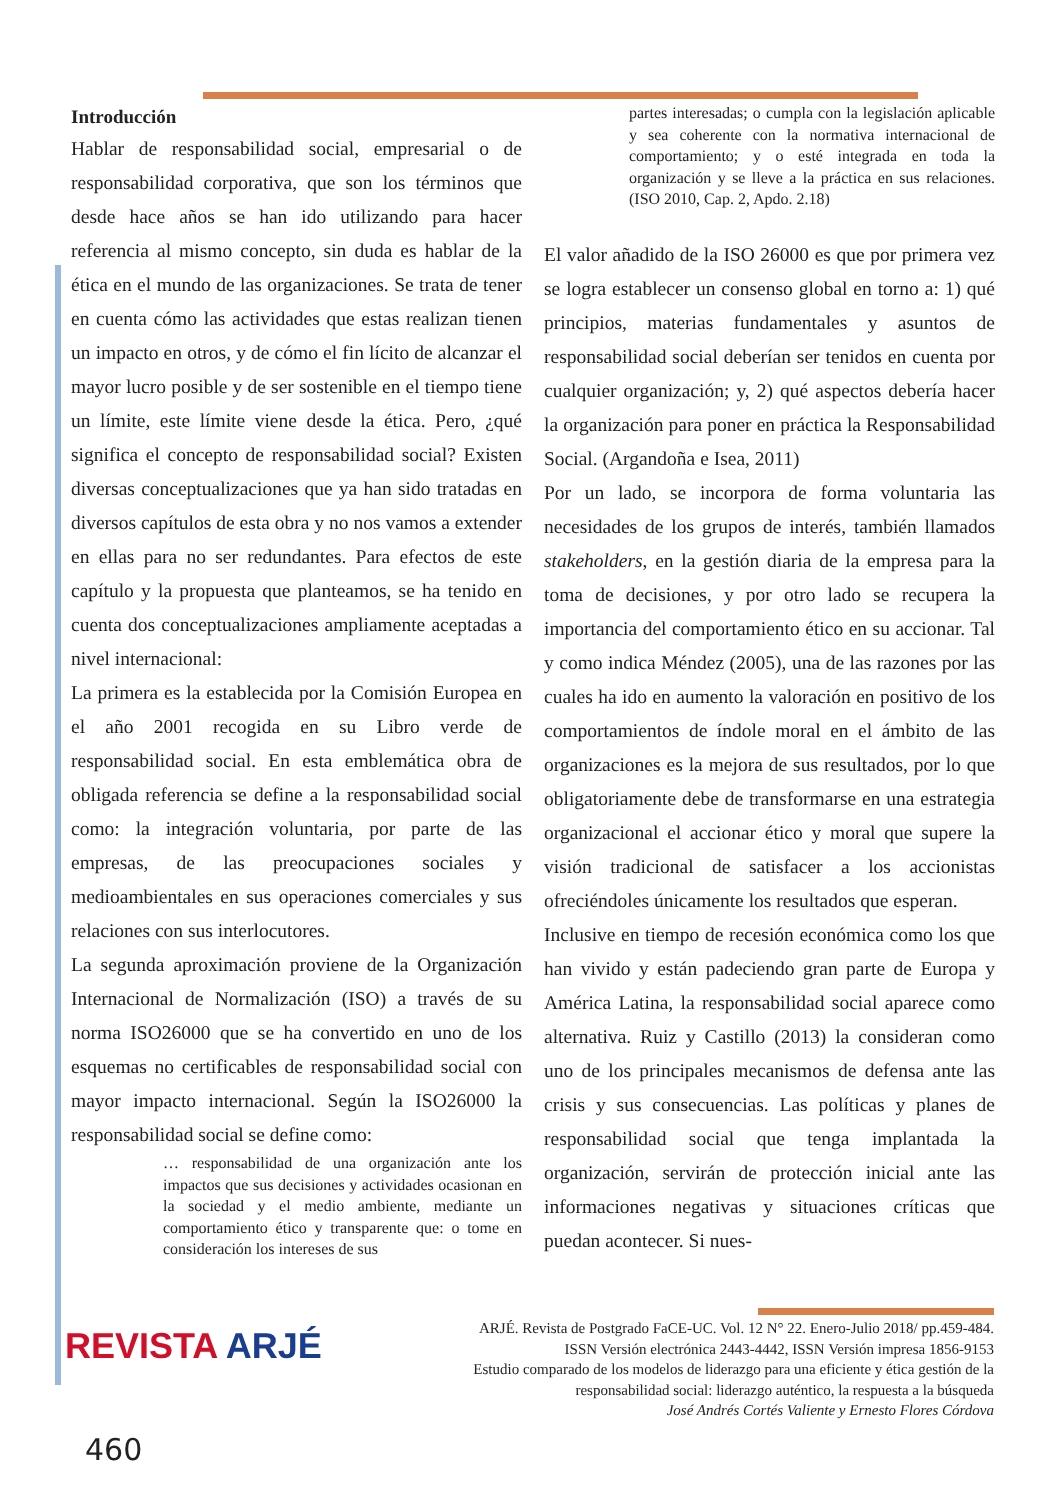Introducción
Hablar de responsabilidad social, empresarial o de responsabilidad corporativa, que son los términos que desde hace años se han ido utilizando para hacer referencia al mismo concepto, sin duda es hablar de la ética en el mundo de las organizaciones. Se trata de tener en cuenta cómo las actividades que estas realizan tienen un impacto en otros, y de cómo el fin lícito de alcanzar el mayor lucro posible y de ser sostenible en el tiempo tiene un límite, este límite viene desde la ética. Pero, ¿qué significa el concepto de responsabilidad social? Existen diversas conceptualizaciones que ya han sido tratadas en diversos capítulos de esta obra y no nos vamos a extender en ellas para no ser redundantes. Para efectos de este capítulo y la propuesta que planteamos, se ha tenido en cuenta dos conceptualizaciones ampliamente aceptadas a nivel internacional:
La primera es la establecida por la Comisión Europea en el año 2001 recogida en su Libro verde de responsabilidad social. En esta emblemática obra de obligada referencia se define a la responsabilidad social como: la integración voluntaria, por parte de las empresas, de las preocupaciones sociales y medioambientales en sus operaciones comerciales y sus relaciones con sus interlocutores.
La segunda aproximación proviene de la Organización Internacional de Normalización (ISO) a través de su norma ISO26000 que se ha convertido en uno de los esquemas no certificables de responsabilidad social con mayor impacto internacional. Según la ISO26000 la responsabilidad social se define como:
… responsabilidad de una organización ante los impactos que sus decisiones y actividades ocasionan en la sociedad y el medio ambiente, mediante un comportamiento ético y transparente que: o tome en consideración los intereses de sus
partes interesadas; o cumpla con la legislación aplicable y sea coherente con la normativa internacional de comportamiento; y o esté integrada en toda la organización y se lleve a la práctica en sus relaciones. (ISO 2010, Cap. 2, Apdo. 2.18)
El valor añadido de la ISO 26000 es que por primera vez se logra establecer un consenso global en torno a: 1) qué principios, materias fundamentales y asuntos de responsabilidad social deberían ser tenidos en cuenta por cualquier organización; y, 2) qué aspectos debería hacer la organización para poner en práctica la Responsabilidad Social. (Argandoña e Isea, 2011)
Por un lado, se incorpora de forma voluntaria las necesidades de los grupos de interés, también llamados stakeholders, en la gestión diaria de la empresa para la toma de decisiones, y por otro lado se recupera la importancia del comportamiento ético en su accionar. Tal y como indica Méndez (2005), una de las razones por las cuales ha ido en aumento la valoración en positivo de los comportamientos de índole moral en el ámbito de las organizaciones es la mejora de sus resultados, por lo que obligatoriamente debe de transformarse en una estrategia organizacional el accionar ético y moral que supere la visión tradicional de satisfacer a los accionistas ofreciéndoles únicamente los resultados que esperan.
Inclusive en tiempo de recesión económica como los que han vivido y están padeciendo gran parte de Europa y América Latina, la responsabilidad social aparece como alternativa. Ruiz y Castillo (2013) la consideran como uno de los principales mecanismos de defensa ante las crisis y sus consecuencias. Las políticas y planes de responsabilidad social que tenga implantada la organización, servirán de protección inicial ante las informaciones negativas y situaciones críticas que puedan acontecer. Si nues-
REVISTA ARJÉ
ARJÉ. Revista de Postgrado FaCE-UC. Vol. 12 N° 22. Enero-Julio 2018/ pp.459-484.
ISSN Versión electrónica 2443-4442, ISSN Versión impresa 1856-9153
Estudio comparado de los modelos de liderazgo para una eficiente y ética gestión de la
responsabilidad social: liderazgo auténtico, la respuesta a la búsqueda
José Andrés Cortés Valiente y Ernesto Flores Córdova
460